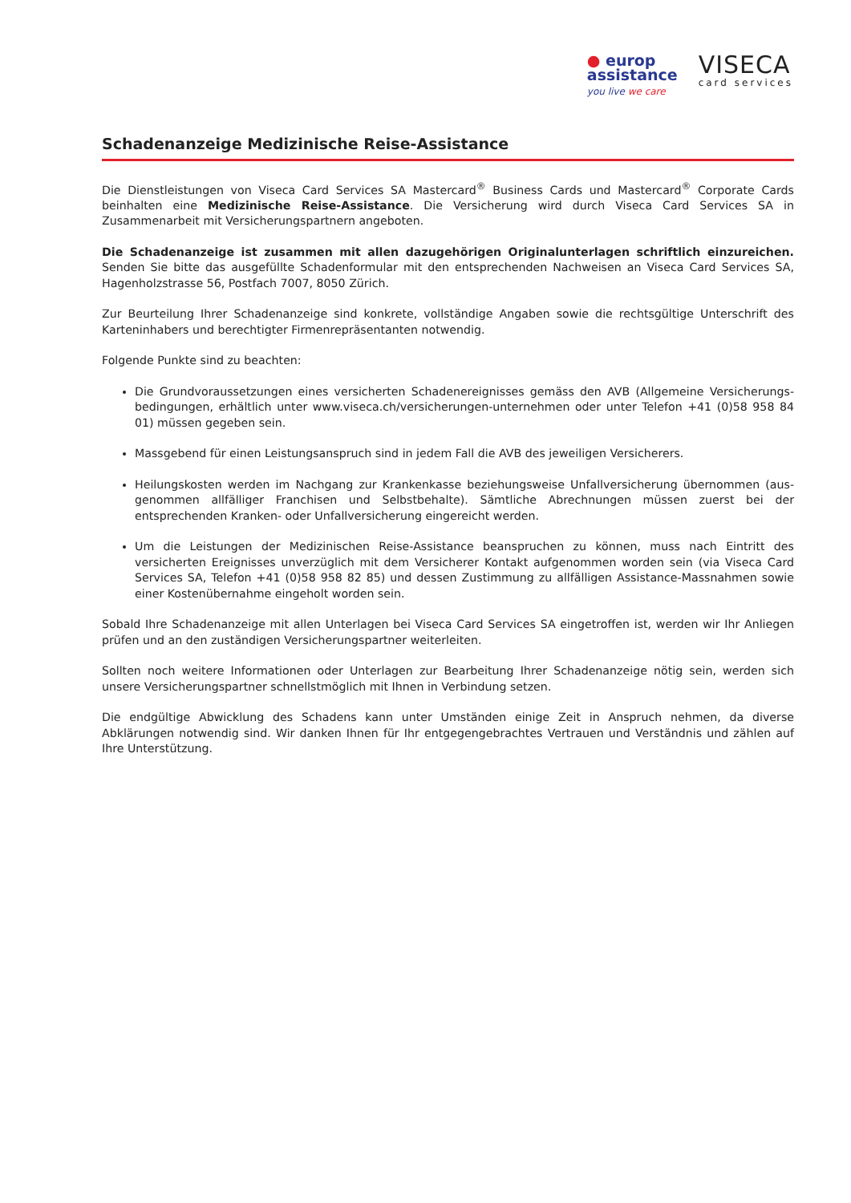● europ
assistance
you live we care
VISECA
card services
Schadenanzeige Medizinische Reise-Assistance
Die Dienstleistungen von Viseca Card Services SA Mastercard<sup>®</sup> Business Cards und Mastercard<sup>®</sup> Corporate Cards beinhalten eine Medizinische Reise-Assistance. Die Versicherung wird durch Viseca Card Services SA in Zusammenarbeit mit Versicherungspartnern angeboten.
Die Schadenanzeige ist zusammen mit allen dazugehörigen Originalunterlagen schriftlich einzureichen. Senden Sie bitte das ausgefüllte Schadenformular mit den entsprechenden Nachweisen an Viseca Card Services SA, Hagenholzstrasse 56, Postfach 7007, 8050 Zürich.
Zur Beurteilung Ihrer Schadenanzeige sind konkrete, vollständige Angaben sowie die rechtsgültige Unterschrift des Karten­inhabers und berechtigter Firmenrepräsentanten notwendig.
Folgende Punkte sind zu beachten:
Die Grundvoraussetzungen eines versicherten Schadenereignisses gemäss den AVB (Allgemeine Versicherungs­bedingungen, erhältlich unter www.viseca.ch/versicherungen-unternehmen oder unter Telefon +41 (0)58 958 84 01) müssen gegeben sein.
Massgebend für einen Leistungsanspruch sind in jedem Fall die AVB des jeweiligen Versicherers.
Heilungskosten werden im Nachgang zur Krankenkasse beziehungsweise Unfallversicherung übernommen (aus­genommen allfälliger Franchisen und Selbstbehalte). Sämtliche Abrechnungen müssen zuerst bei der entsprechenden Kranken- oder Unfallversicherung eingereicht werden.
Um die Leistungen der Medizinischen Reise-Assistance beanspruchen zu können, muss nach Eintritt des versicherten Ereignisses unverzüglich mit dem Versicherer Kontakt aufgenommen worden sein (via Viseca Card Services SA, Telefon +41 (0)58 958 82 85) und dessen Zustimmung zu allfälligen Assistance-Massnahmen sowie einer Kostenübernahme eingeholt worden sein.
Sobald Ihre Schadenanzeige mit allen Unterlagen bei Viseca Card Services SA eingetroffen ist, werden wir Ihr Anliegen prüfen und an den zuständigen Versicherungspartner weiterleiten.
Sollten noch weitere Informationen oder Unterlagen zur Bearbeitung Ihrer Schadenanzeige nötig sein, werden sich unsere Versicherungspartner schnellstmöglich mit Ihnen in Verbindung setzen.
Die endgültige Abwicklung des Schadens kann unter Umständen einige Zeit in Anspruch nehmen, da diverse Abklärungen notwendig sind. Wir danken Ihnen für Ihr entgegengebrachtes Vertrauen und Verständnis und zählen auf Ihre Unterstützung.